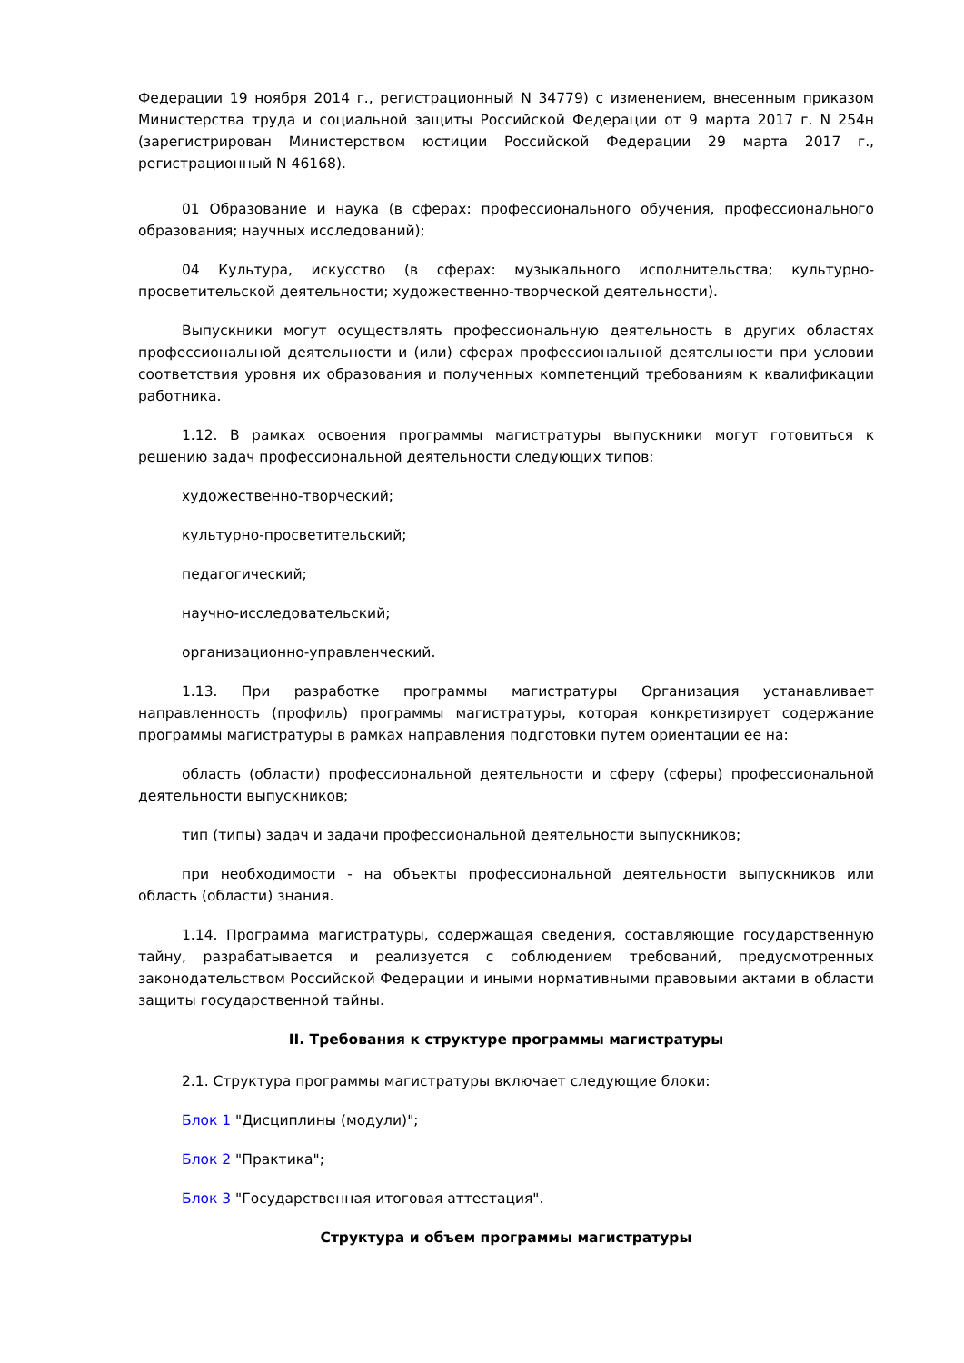Федерации 19 ноября 2014 г., регистрационный N 34779) с изменением, внесенным приказом Министерства труда и социальной защиты Российской Федерации от 9 марта 2017 г. N 254н (зарегистрирован Министерством юстиции Российской Федерации 29 марта 2017 г., регистрационный N 46168).
01 Образование и наука (в сферах: профессионального обучения, профессионального образования; научных исследований);
04 Культура, искусство (в сферах: музыкального исполнительства; культурно-просветительской деятельности; художественно-творческой деятельности).
Выпускники могут осуществлять профессиональную деятельность в других областях профессиональной деятельности и (или) сферах профессиональной деятельности при условии соответствия уровня их образования и полученных компетенций требованиям к квалификации работника.
1.12. В рамках освоения программы магистратуры выпускники могут готовиться к решению задач профессиональной деятельности следующих типов:
художественно-творческий;
культурно-просветительский;
педагогический;
научно-исследовательский;
организационно-управленческий.
1.13. При разработке программы магистратуры Организация устанавливает направленность (профиль) программы магистратуры, которая конкретизирует содержание программы магистратуры в рамках направления подготовки путем ориентации ее на:
область (области) профессиональной деятельности и сферу (сферы) профессиональной деятельности выпускников;
тип (типы) задач и задачи профессиональной деятельности выпускников;
при необходимости - на объекты профессиональной деятельности выпускников или область (области) знания.
1.14. Программа магистратуры, содержащая сведения, составляющие государственную тайну, разрабатывается и реализуется с соблюдением требований, предусмотренных законодательством Российской Федерации и иными нормативными правовыми актами в области защиты государственной тайны.
II. Требования к структуре программы магистратуры
2.1. Структура программы магистратуры включает следующие блоки:
Блок 1 "Дисциплины (модули)";
Блок 2 "Практика";
Блок 3 "Государственная итоговая аттестация".
Структура и объем программы магистратуры